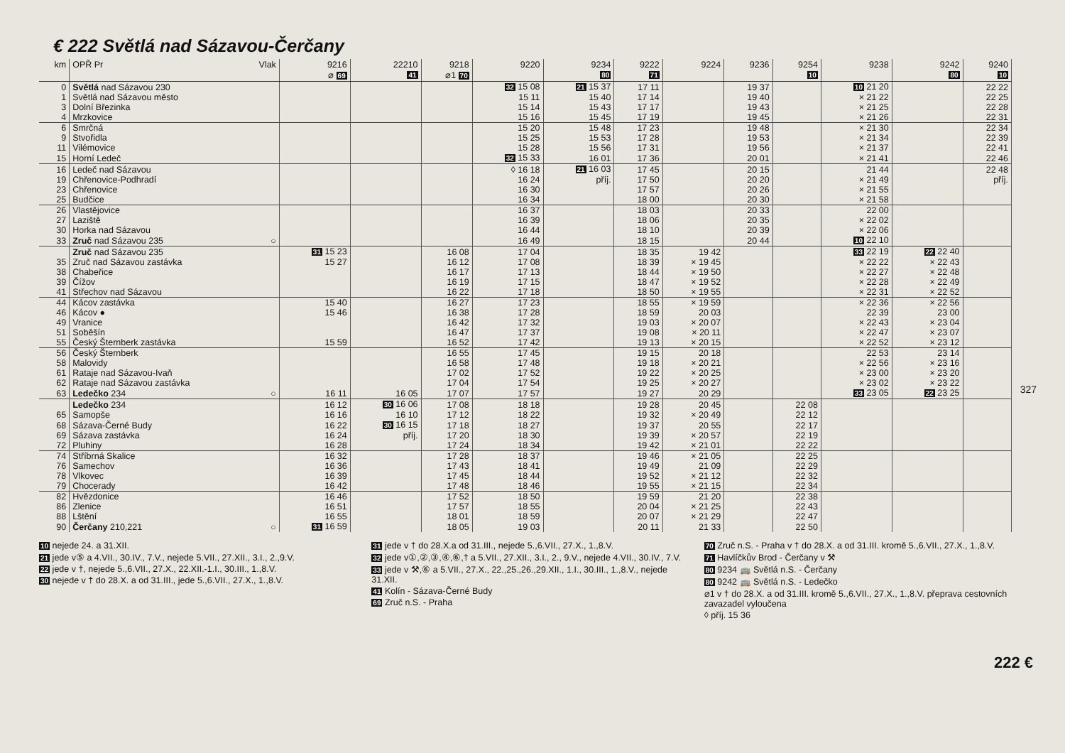€ 222 Světlá nad Sázavou-Čerčany
| km | OPŘ Pr Vlak | 9216 ⌀ 69 | 22210 41 | 9218 ⌀1 70 | 9220 | 9234 80 | 9222 71 | 9224 | 9236 | 9254 10 | 9238 | 9242 80 | 9240 10 |
| --- | --- | --- | --- | --- | --- | --- | --- | --- | --- | --- | --- | --- | --- |
| 0 | Světlá nad Sázavou 230 | | | | 32 15 08 | 21 15 37 | 17 11 | | 19 37 | | 10 21 20 | | 22 22 |
| 1 | Světlá nad Sázavou město | | | | 15 11 | 15 40 | 17 14 | | 19 40 | | × 21 22 | | 22 25 |
| 3 | Dolní Březinka | | | | 15 14 | 15 43 | 17 17 | | 19 43 | | × 21 25 | | 22 28 |
| 4 | Mrzkovice | | | | 15 16 | 15 45 | 17 19 | | 19 45 | | × 21 26 | | 22 31 |
| 6 | Smrčná | | | | 15 20 | 15 48 | 17 23 | | 19 48 | | × 21 30 | | 22 34 |
| 9 | Stvořidla | | | | 15 25 | 15 53 | 17 28 | | 19 53 | | × 21 34 | | 22 39 |
| 11 | Vilémovice | | | | 15 28 | 15 56 | 17 31 | | 19 56 | | × 21 37 | | 22 41 |
| 15 | Horní Ledeč | | | | 32 15 33 | 16 01 | 17 36 | | 20 01 | | × 21 41 | | 22 46 |
| 16 | Ledeč nad Sázavou | | | | ◊ 16 18 | 21 16 03 | 17 45 | | 20 15 | | 21 44 | | 22 48 |
| 19 | Chřenovice-Podhradí | | | | 16 24 | příj. | 17 50 | | 20 20 | | × 21 49 | | příj. |
| 23 | Chřenovice | | | | 16 30 | | 17 57 | | 20 26 | | × 21 55 | | |
| 25 | Budčice | | | | 16 34 | | 18 00 | | 20 30 | | × 21 58 | | |
| 26 | Vlastějovice | | | | 16 37 | | 18 03 | | 20 33 | | 22 00 | | |
| 27 | Laziště | | | | 16 39 | | 18 06 | | 20 35 | | × 22 02 | | |
| 30 | Horka nad Sázavou | | | | 16 44 | | 18 10 | | 20 39 | | × 22 06 | | |
| 33 | Zruč nad Sázavou 235 ○ | | | | 16 49 | | 18 15 | | 20 44 | | 10 22 10 | | |
| | Zruč nad Sázavou 235 | 31 15 23 | | 16 08 | 17 04 | | 18 35 | 19 42 | | | 33 22 19 | 22 22 40 | |
| 35 | Zruč nad Sázavou zastávka | 15 27 | | 16 12 | 17 08 | | 18 39 | × 19 45 | | | × 22 22 | × 22 43 | |
| 38 | Chabeřice | | | 16 17 | 17 13 | | 18 44 | × 19 50 | | | × 22 27 | × 22 48 | |
| 39 | Čížov | | | 16 19 | 17 15 | | 18 47 | × 19 52 | | | × 22 28 | × 22 49 | |
| 41 | Střechov nad Sázavou | | | 16 22 | 17 18 | | 18 50 | × 19 55 | | | × 22 31 | × 22 52 | |
| 44 | Kácov zastávka | 15 40 | | 16 27 | 17 23 | | 18 55 | × 19 59 | | | × 22 36 | × 22 56 | |
| 46 | Kácov ● | 15 46 | | 16 38 | 17 28 | | 18 59 | 20 03 | | | 22 39 | 23 00 | |
| 49 | Vranice | | | 16 42 | 17 32 | | 19 03 | × 20 07 | | | × 22 43 | × 23 04 | |
| 51 | Soběšín | | | 16 47 | 17 37 | | 19 08 | × 20 11 | | | × 22 47 | × 23 07 | |
| 55 | Český Šternberk zastávka | 15 59 | | 16 52 | 17 42 | | 19 13 | × 20 15 | | | × 22 52 | × 23 12 | |
| 56 | Český Šternberk | | | 16 55 | 17 45 | | 19 15 | 20 18 | | | 22 53 | 23 14 | |
| 58 | Malovidy | | | 16 58 | 17 48 | | 19 18 | × 20 21 | | | × 22 56 | × 23 16 | |
| 61 | Rataje nad Sázavou-Ivaň | | | 17 02 | 17 52 | | 19 22 | × 20 25 | | | × 23 00 | × 23 20 | |
| 62 | Rataje nad Sázavou zastávka | | | 17 04 | 17 54 | | 19 25 | × 20 27 | | | × 23 02 | × 23 22 | |
| 63 | Ledečko 234 ○ | 16 11 | 16 05 | 17 07 | 17 57 | | 19 27 | 20 29 | | | 33 23 05 | 22 23 25 | |
| | Ledečko 234 | 16 12 | 30 16 06 | 17 08 | 18 18 | | 19 28 | 20 45 | | 22 08 | | | |
| 65 | Samopše | 16 16 | 16 10 | 17 12 | 18 22 | | 19 32 | × 20 49 | | 22 12 | | | |
| 68 | Sázava-Černé Budy | 16 22 | 30 16 15 | 17 18 | 18 27 | | 19 37 | 20 55 | | 22 17 | | | |
| 69 | Sázava zastávka | 16 24 | příj. | 17 20 | 18 30 | | 19 39 | × 20 57 | | 22 19 | | | |
| 72 | Pluhiny | 16 28 | | 17 24 | 18 34 | | 19 42 | × 21 01 | | 22 22 | | | |
| 74 | Stříbrná Skalice | 16 32 | | 17 28 | 18 37 | | 19 46 | × 21 05 | | 22 25 | | | |
| 76 | Samechov | 16 36 | | 17 43 | 18 41 | | 19 49 | 21 09 | | 22 29 | | | |
| 78 | Vlkovec | 16 39 | | 17 45 | 18 44 | | 19 52 | × 21 12 | | 22 32 | | | |
| 79 | Chocerady | 16 42 | | 17 48 | 18 46 | | 19 55 | × 21 15 | | 22 34 | | | |
| 82 | Hvězdonice | 16 46 | | 17 52 | 18 50 | | 19 59 | 21 20 | | 22 38 | | | |
| 86 | Zlenice | 16 51 | | 17 57 | 18 55 | | 20 04 | × 21 25 | | 22 43 | | | |
| 88 | Lštění | 16 55 | | 18 01 | 18 59 | | 20 07 | × 21 29 | | 22 47 | | | |
| 90 | Čerčany 210,221 ○ | 31 16 59 | | 18 05 | 19 03 | | 20 11 | 21 33 | | 22 50 | | | |
10 nejede 24. a 31.XII.
21 jede v⑤ a 4.VII., 30.IV., 7.V., nejede 5.VII., 27.XII., 3.I., 2.,9.V.
22 jede v †, nejede 5.,6.VII., 27.X., 22.XII.-1.I., 30.III., 1.,8.V.
30 nejede v † do 28.X. a od 31.III., jede 5.,6.VII., 27.X., 1.,8.V.
31 jede v † do 28.X.a od 31.III., nejede 5.,6.VII., 27.X., 1.,8.V.
32 jede v①,②,③,④,⑥,† a 5.VII., 27.XII., 3.I., 2., 9.V., nejede 4.VII., 30.IV., 7.V.
33 jede v ⚒,⑥ a 5.VII., 27.X., 22.,25.,26.,29.XII., 1.I., 30.III., 1.,8.V., nejede 31.XII.
41 Kolín - Sázava-Černé Budy
69 Zruč n.S. - Praha
70 Zruč n.S. - Praha v † do 28.X. a od 31.III. kromě 5.,6.VII., 27.X., 1.,8.V.
71 Havlíčkův Brod - Čerčany v ⚒
80 9234 🚌 Světlá n.S. - Čerčany
80 9242 🚌 Světlá n.S. - Ledečko
⌀1 v † do 28.X. a od 31.III. kromě 5.,6.VII., 27.X., 1.,8.V. přeprava cestovních zavazadel vyloučena
◊ příj. 15 36
327
222 €